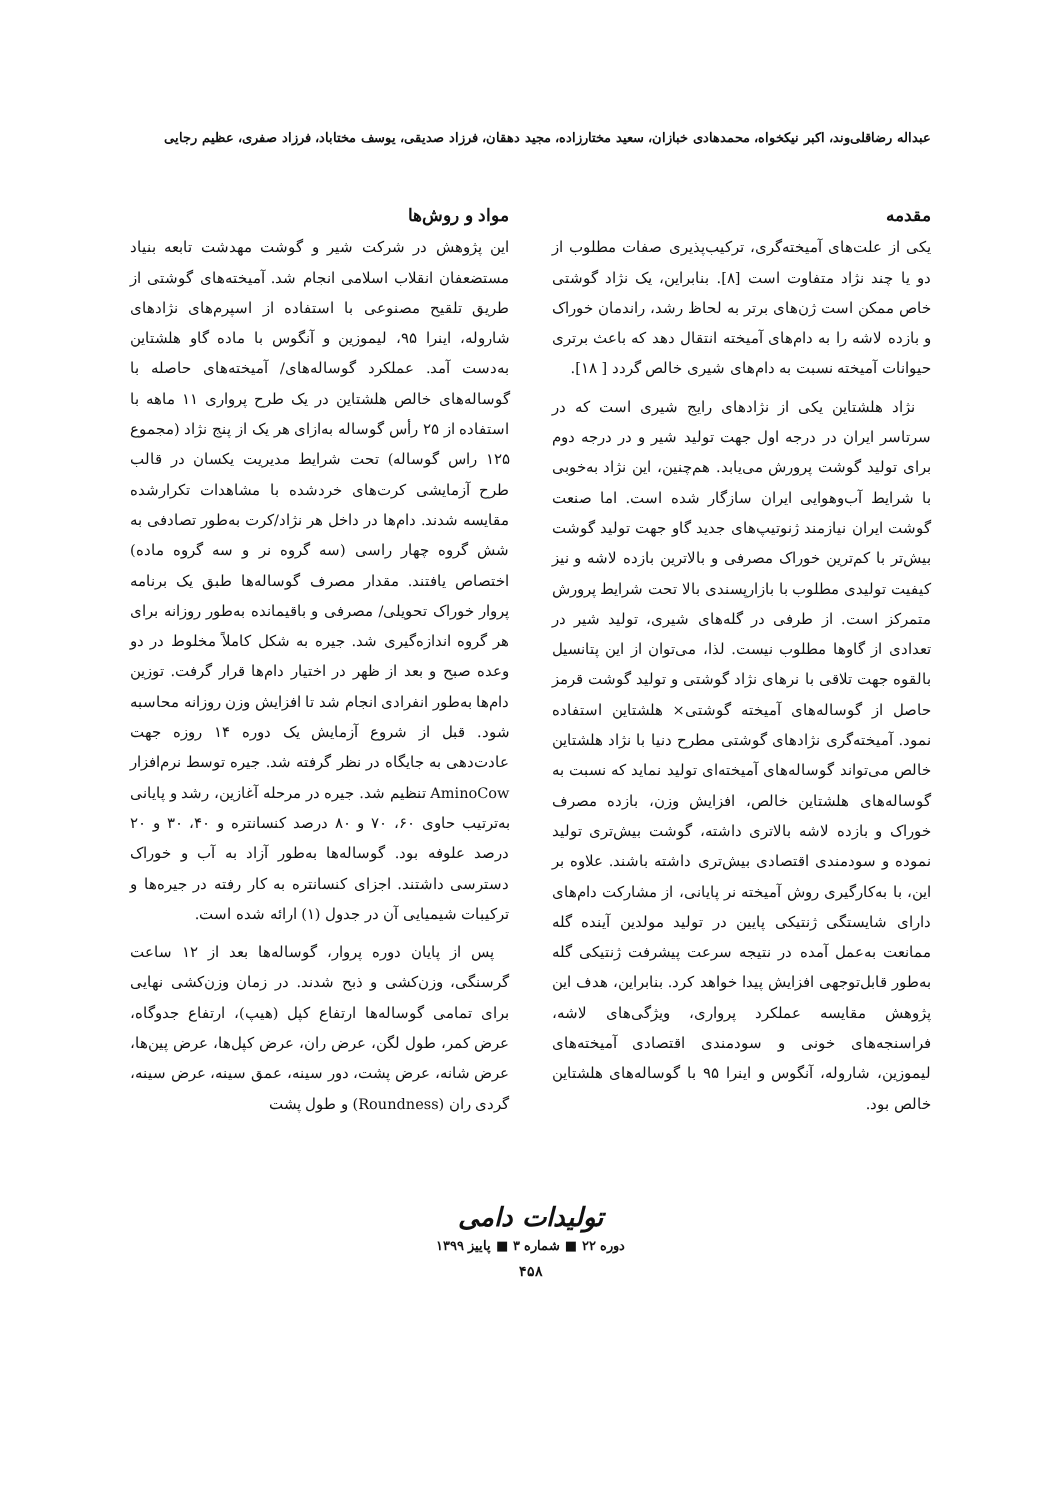عبداله رضاقلی‌وند، اکبر نیکخواه، محمدهادی خبازان، سعید مختارزاده، مجید دهقان، فرزاد صدیقی، یوسف مختاباد، فرزاد صفری، عظیم رجایی
مقدمه
یکی از علت‌های آمیخته‌گری، ترکیب‌پذیری صفات مطلوب از دو یا چند نژاد متفاوت است [۸]. بنابراین، یک نژاد گوشتی خاص ممکن است ژن‌های برتر به لحاظ رشد، راندمان خوراک و بازده لاشه را به دام‌های آمیخته انتقال دهد که باعث برتری حیوانات آمیخته نسبت به دام‌های شیری خالص گردد [ ۱۸].
نژاد هلشتاین یکی از نژادهای رایج شیری است که در سرتاسر ایران در درجه اول جهت تولید شیر و در درجه دوم برای تولید گوشت پرورش می‌یابد. هم‌چنین، این نژاد به‌خوبی با شرایط آب‌وهوایی ایران سازگار شده است. اما صنعت گوشت ایران نیازمند ژنوتیپ‌های جدید گاو جهت تولید گوشت بیش‌تر با کم‌ترین خوراک مصرفی و بالاترین بازده لاشه و نیز کیفیت تولیدی مطلوب با بازارپسندی بالا تحت شرایط پرورش متمرکز است. از طرفی در گله‌های شیری، تولید شیر در تعدادی از گاوها مطلوب نیست. لذا، می‌توان از این پتانسیل بالقوه جهت تلاقی با نرهای نژاد گوشتی و تولید گوشت قرمز حاصل از گوساله‌های آمیخته گوشتی× هلشتاین استفاده نمود. آمیخته‌گری نژادهای گوشتی مطرح دنیا با نژاد هلشتاین خالص می‌تواند گوساله‌های آمیخته‌ای تولید نماید که نسبت به گوساله‌های هلشتاین خالص، افزایش وزن، بازده مصرف خوراک و بازده لاشه بالاتری داشته، گوشت بیش‌تری تولید نموده و سودمندی اقتصادی بیش‌تری داشته باشند. علاوه بر این، با به‌کارگیری روش آمیخته نر پایانی، از مشارکت دام‌های دارای شایستگی ژنتیکی پایین در تولید مولدین آینده گله ممانعت به‌عمل آمده در نتیجه سرعت پیشرفت ژنتیکی گله به‌طور قابل‌توجهی افزایش پیدا خواهد کرد. بنابراین، هدف این پژوهش مقایسه عملکرد پرواری، ویژگی‌های لاشه، فراسنجه‌های خونی و سودمندی اقتصادی آمیخته‌های لیموزین، شاروله، آنگوس و اینرا ۹۵ با گوساله‌های هلشتاین خالص بود.
مواد و روش‌ها
این پژوهش در شرکت شیر و گوشت مهدشت تابعه بنیاد مستضعفان انقلاب اسلامی انجام شد. آمیخته‌های گوشتی از طریق تلقیح مصنوعی با استفاده از اسپرم‌های نژادهای شاروله، اینرا ۹۵، لیموزین و آنگوس با ماده گاو هلشتاین به‌دست آمد. عملکرد گوساله‌های/ آمیخته‌های حاصله با گوساله‌های خالص هلشتاین در یک طرح پرواری ۱۱ ماهه با استفاده از ۲۵ رأس گوساله به‌ازای هر یک از پنج نژاد (مجموع ۱۲۵ راس گوساله) تحت شرایط مدیریت یکسان در قالب طرح آزمایشی کرت‌های خردشده با مشاهدات تکرارشده مقایسه شدند. دام‌ها در داخل هر نژاد/کرت به‌طور تصادفی به شش گروه چهار راسی (سه گروه نر و سه گروه ماده) اختصاص یافتند. مقدار مصرف گوساله‌ها طبق یک برنامه پروار خوراک تحویلی/ مصرفی و باقیمانده به‌طور روزانه برای هر گروه اندازه‌گیری شد. جیره به شکل کاملاً مخلوط در دو وعده صبح و بعد از ظهر در اختیار دام‌ها قرار گرفت. توزین دام‌ها به‌طور انفرادی انجام شد تا افزایش وزن روزانه محاسبه شود. قبل از شروع آزمایش یک دوره ۱۴ روزه جهت عادت‌دهی به جایگاه در نظر گرفته شد. جیره توسط نرم‌افزار AminoCow تنظیم شد. جیره در مرحله آغازین، رشد و پایانی به‌ترتیب حاوی ۶۰، ۷۰ و ۸۰ درصد کنسانتره و ۴۰، ۳۰ و ۲۰ درصد علوفه بود. گوساله‌ها به‌طور آزاد به آب و خوراک دسترسی داشتند. اجزای کنسانتره به کار رفته در جیره‌ها و ترکیبات شیمیایی آن در جدول (۱) ارائه شده است.
پس از پایان دوره پروار، گوساله‌ها بعد از ۱۲ ساعت گرسنگی، وزن‌کشی و ذبح شدند. در زمان وزن‌کشی نهایی برای تمامی گوساله‌ها ارتفاع کپل (هیپ)، ارتفاع جدوگاه، عرض کمر، طول لگن، عرض ران، عرض کپل‌ها، عرض پین‌ها، عرض شانه، عرض پشت، دور سینه، عمق سینه، عرض سینه، گردی ران (Roundness) و طول پشت
تولیدات دامی
دوره ۲۲ ■ شماره ۳ ■ پاییز ۱۳۹۹
۴۵۸